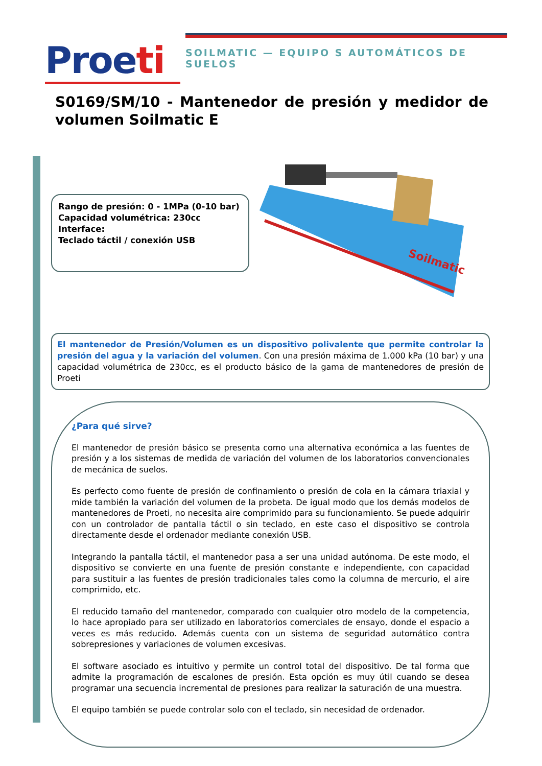Proeti
SOILMATIC — EQUIPO S AUTOMÁTICOS DE SUELOS
S0169/SM/10 - Mantenedor de presión y medidor de volumen Soilmatic E
Rango de presión: 0 - 1MPa (0-10 bar)
Capacidad volumétrica: 230cc
Interface:
Teclado táctil / conexión USB
Soilmatic
El mantenedor de Presión/Volumen es un dispositivo polivalente que permite controlar la presión del agua y la variación del volumen. Con una presión máxima de 1.000 kPa (10 bar) y una capacidad volumétrica de 230cc, es el producto básico de la gama de mantenedores de presión de Proeti
¿Para qué sirve?
El mantenedor de presión básico se presenta como una alternativa económica a las fuentes de presión y a los sistemas de medida de variación del volumen de los laboratorios convencionales de mecánica de suelos.
Es perfecto como fuente de presión de confinamiento o presión de cola en la cámara triaxial y mide también la variación del volumen de la probeta. De igual modo que los demás modelos de mantenedores de Proeti, no necesita aire comprimido para su funcionamiento. Se puede adquirir con un controlador de pantalla táctil o sin teclado, en este caso el dispositivo se controla directamente desde el ordenador mediante conexión USB.
Integrando la pantalla táctil, el mantenedor pasa a ser una unidad autónoma. De este modo, el dispositivo se convierte en una fuente de presión constante e independiente, con capacidad para sustituir a las fuentes de presión tradicionales tales como la columna de mercurio, el aire comprimido, etc.
El reducido tamaño del mantenedor, comparado con cualquier otro modelo de la competencia, lo hace apropiado para ser utilizado en laboratorios comerciales de ensayo, donde el espacio a veces es más reducido. Además cuenta con un sistema de seguridad automático contra sobrepresiones y variaciones de volumen excesivas.
El software asociado es intuitivo y permite un control total del dispositivo. De tal forma que admite la programación de escalones de presión. Esta opción es muy útil cuando se desea programar una secuencia incremental de presiones para realizar la saturación de una muestra.
El equipo también se puede controlar solo con el teclado, sin necesidad de ordenador.